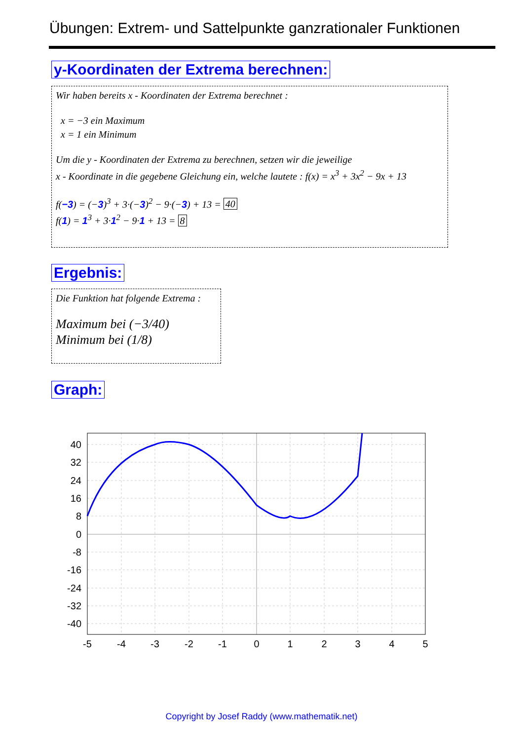Übungen: Extrem- und Sattelpunkte ganzrationaler Funktionen
y-Koordinaten der Extrema berechnen:
Wir haben bereits x - Koordinaten der Extrema berechnet :
x = −3 ein Maximum
x = 1 ein Minimum
Um die y - Koordinaten der Extrema zu berechnen, setzen wir die jeweilige
x - Koordinate in die gegebene Gleichung ein, welche lautete : f(x) = x<sup>3</sup> + 3x<sup>2</sup> − 9x + 13
f(−3) = (−3)<sup>3</sup> + 3·(−3)<sup>2</sup> − 9·(−3) + 13 = 40
f(1) = 1<sup>3</sup> + 3·1<sup>2</sup> − 9·1 + 13 = 8
Ergebnis:
Die Funktion hat folgende Extrema :
Maximum bei (−3/40)
Minimum bei (1/8)
Graph:
40
32
24
16
8
0
-8
-16
-24
-32
-40
-5
-4
-3
-2
-1
0
1
2
3
4
5
Copyright by Josef Raddy (www.mathematik.net)